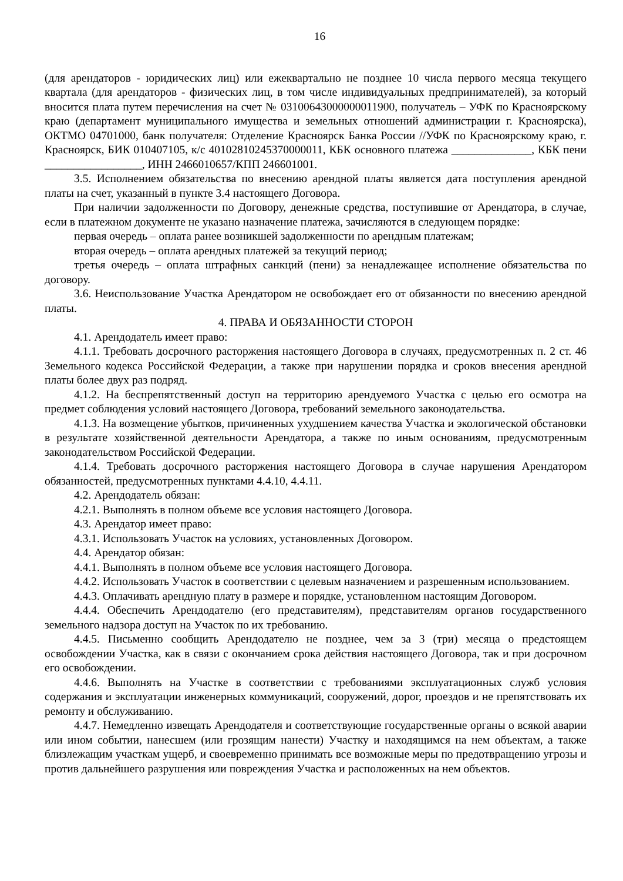16
(для арендаторов - юридических лиц) или ежеквартально не позднее 10 числа первого месяца текущего квартала (для арендаторов - физических лиц, в том числе индивидуальных предпринимателей), за который вносится плата путем перечисления на счет № 03100643000000011900, получатель – УФК по Красноярскому краю (департамент муниципального имущества и земельных отношений администрации г. Красноярска), ОКТМО 04701000, банк получателя: Отделение Красноярск Банка России //УФК по Красноярскому краю, г. Красноярск, БИК 010407105, к/с 40102810245370000011, КБК основного платежа ______________, КБК пени _________________, ИНН 2466010657/КПП 246601001.
3.5. Исполнением обязательства по внесению арендной платы является дата поступления арендной платы на счет, указанный в пункте 3.4 настоящего Договора.
При наличии задолженности по Договору, денежные средства, поступившие от Арендатора, в случае, если в платежном документе не указано назначение платежа, зачисляются в следующем порядке:
первая очередь – оплата ранее возникшей задолженности по арендным платежам;
вторая очередь – оплата арендных платежей за текущий период;
третья очередь – оплата штрафных санкций (пени) за ненадлежащее исполнение обязательства по договору.
3.6. Неиспользование Участка Арендатором не освобождает его от обязанности по внесению арендной платы.
4. ПРАВА И ОБЯЗАННОСТИ СТОРОН
4.1. Арендодатель имеет право:
4.1.1. Требовать досрочного расторжения настоящего Договора в случаях, предусмотренных п. 2 ст. 46 Земельного кодекса Российской Федерации, а также при нарушении порядка и сроков внесения арендной платы более двух раз подряд.
4.1.2. На беспрепятственный доступ на территорию арендуемого Участка с целью его осмотра на предмет соблюдения условий настоящего Договора, требований земельного законодательства.
4.1.3. На возмещение убытков, причиненных ухудшением качества Участка и экологической обстановки в результате хозяйственной деятельности Арендатора, а также по иным основаниям, предусмотренным законодательством Российской Федерации.
4.1.4. Требовать досрочного расторжения настоящего Договора в случае нарушения Арендатором обязанностей, предусмотренных пунктами 4.4.10, 4.4.11.
4.2. Арендодатель обязан:
4.2.1. Выполнять в полном объеме все условия настоящего Договора.
4.3. Арендатор имеет право:
4.3.1. Использовать Участок на условиях, установленных Договором.
4.4. Арендатор обязан:
4.4.1. Выполнять в полном объеме все условия настоящего Договора.
4.4.2. Использовать Участок в соответствии с целевым назначением и разрешенным использованием.
4.4.3. Оплачивать арендную плату в размере и порядке, установленном настоящим Договором.
4.4.4. Обеспечить Арендодателю (его представителям), представителям органов государственного земельного надзора доступ на Участок по их требованию.
4.4.5. Письменно сообщить Арендодателю не позднее, чем за 3 (три) месяца о предстоящем освобождении Участка, как в связи с окончанием срока действия настоящего Договора, так и при досрочном его освобождении.
4.4.6. Выполнять на Участке в соответствии с требованиями эксплуатационных служб условия содержания и эксплуатации инженерных коммуникаций, сооружений, дорог, проездов и не препятствовать их ремонту и обслуживанию.
4.4.7. Немедленно извещать Арендодателя и соответствующие государственные органы о всякой аварии или ином событии, нанесшем (или грозящим нанести) Участку и находящимся на нем объектам, а также близлежащим участкам ущерб, и своевременно принимать все возможные меры по предотвращению угрозы и против дальнейшего разрушения или повреждения Участка и расположенных на нем объектов.